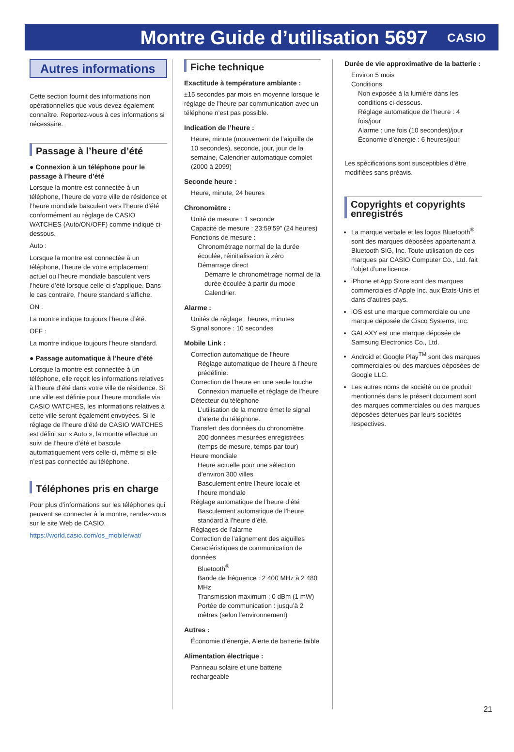Montre Guide d’utilisation 5697
CASIO
Autres informations
Cette section fournit des informations non opérationnelles que vous devez également connaître. Reportez-vous à ces informations si nécessaire.
Passage à l’heure d’été
● Connexion à un téléphone pour le passage à l’heure d’été
Lorsque la montre est connectée à un téléphone, l’heure de votre ville de résidence et l’heure mondiale basculent vers l’heure d’été conformément au réglage de CASIO WATCHES (Auto/ON/OFF) comme indiqué ci-dessous.
Auto :
Lorsque la montre est connectée à un téléphone, l’heure de votre emplacement actuel ou l’heure mondiale basculent vers l’heure d’été lorsque celle-ci s’applique. Dans le cas contraire, l’heure standard s’affiche.
ON :
La montre indique toujours l’heure d’été.
OFF :
La montre indique toujours l’heure standard.
● Passage automatique à l’heure d’été
Lorsque la montre est connectée à un téléphone, elle reçoit les informations relatives à l’heure d’été dans votre ville de résidence. Si une ville est définie pour l’heure mondiale via CASIO WATCHES, les informations relatives à cette ville seront également envoyées. Si le réglage de l’heure d’été de CASIO WATCHES est défini sur « Auto », la montre effectue un suivi de l’heure d’été et bascule automatiquement vers celle-ci, même si elle n’est pas connectée au téléphone.
Téléphones pris en charge
Pour plus d’informations sur les téléphones qui peuvent se connecter à la montre, rendez-vous sur le site Web de CASIO.
https://world.casio.com/os_mobile/wat/
Fiche technique
Exactitude à température ambiante :
±15 secondes par mois en moyenne lorsque le réglage de l’heure par communication avec un téléphone n’est pas possible.
Indication de l’heure :
Heure, minute (mouvement de l’aiguille de 10 secondes), seconde, jour, jour de la semaine, Calendrier automatique complet (2000 à 2099)
Seconde heure :
Heure, minute, 24 heures
Chronomètre :
Unité de mesure : 1 seconde
Capacité de mesure : 23:59’59” (24 heures)
Fonctions de mesure :
Chronométrage normal de la durée écoulée, réinitialisation à zéro
Démarrage direct
Démarre le chronométrage normal de la durée écoulée à partir du mode Calendrier.
Alarme :
Unités de réglage : heures, minutes
Signal sonore : 10 secondes
Mobile Link :
Correction automatique de l’heure
Réglage automatique de l’heure à l’heure prédéfinie.
Correction de l’heure en une seule touche
Connexion manuelle et réglage de l’heure
Détecteur du téléphone
L’utilisation de la montre émet le signal d’alerte du téléphone.
Transfert des données du chronomètre
200 données mesurées enregistrées (temps de mesure, temps par tour)
Heure mondiale
Heure actuelle pour une sélection d’environ 300 villes
Basculement entre l’heure locale et l’heure mondiale
Réglage automatique de l’heure d’été
Basculement automatique de l’heure standard à l’heure d’été.
Réglages de l’alarme
Correction de l’alignement des aiguilles
Caractéristiques de communication de données
Bluetooth<sup>®</sup>
Bande de fréquence : 2 400 MHz à 2 480 MHz
Transmission maximum : 0 dBm (1 mW)
Portée de communication : jusqu’à 2 mètres (selon l’environnement)
Autres :
Économie d’énergie, Alerte de batterie faible
Alimentation électrique :
Panneau solaire et une batterie rechargeable
Durée de vie approximative de la batterie :
Environ 5 mois
Conditions
Non exposée à la lumière dans les conditions ci-dessous.
Réglage automatique de l’heure : 4 fois/jour
Alarme : une fois (10 secondes)/jour
Économie d’énergie : 6 heures/jour
Les spécifications sont susceptibles d’être modifiées sans préavis.
Copyrights et copyrights enregistrés
La marque verbale et les logos Bluetooth<sup>®</sup> sont des marques déposées appartenant à Bluetooth SIG, Inc. Toute utilisation de ces marques par CASIO Computer Co., Ltd. fait l’objet d’une licence.
iPhone et App Store sont des marques commerciales d’Apple Inc. aux États-Unis et dans d’autres pays.
iOS est une marque commerciale ou une marque déposée de Cisco Systems, Inc.
GALAXY est une marque déposée de Samsung Electronics Co., Ltd.
Android et Google Play<sup>TM</sup> sont des marques commerciales ou des marques déposées de Google LLC.
Les autres noms de société ou de produit mentionnés dans le présent document sont des marques commerciales ou des marques déposées détenues par leurs sociétés respectives.
21